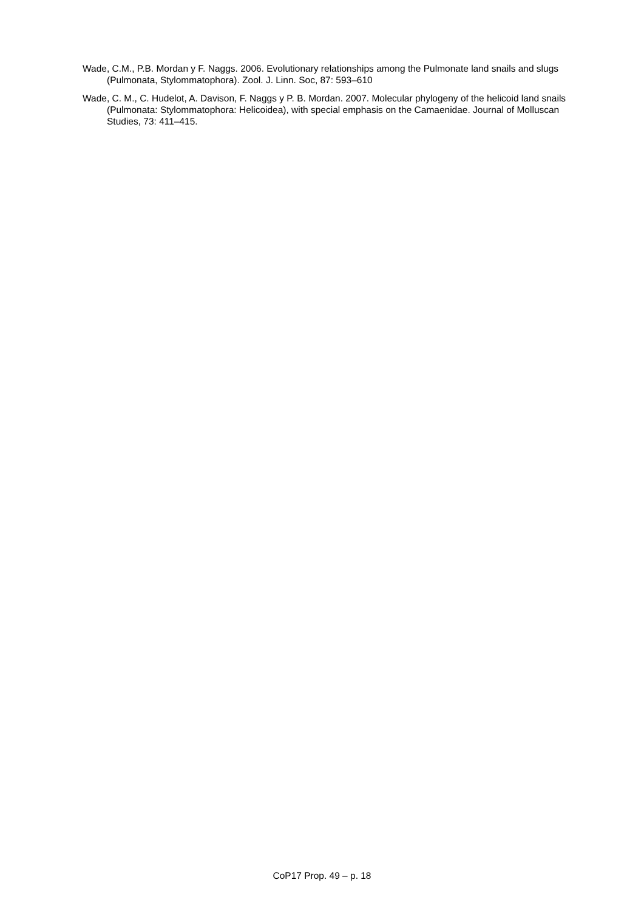Wade, C.M., P.B. Mordan y F. Naggs. 2006. Evolutionary relationships among the Pulmonate land snails and slugs (Pulmonata, Stylommatophora). Zool. J. Linn. Soc, 87: 593–610
Wade, C. M., C. Hudelot, A. Davison, F. Naggs y P. B. Mordan. 2007. Molecular phylogeny of the helicoid land snails (Pulmonata: Stylommatophora: Helicoidea), with special emphasis on the Camaenidae. Journal of Molluscan Studies, 73: 411–415.
CoP17 Prop. 49 – p. 18